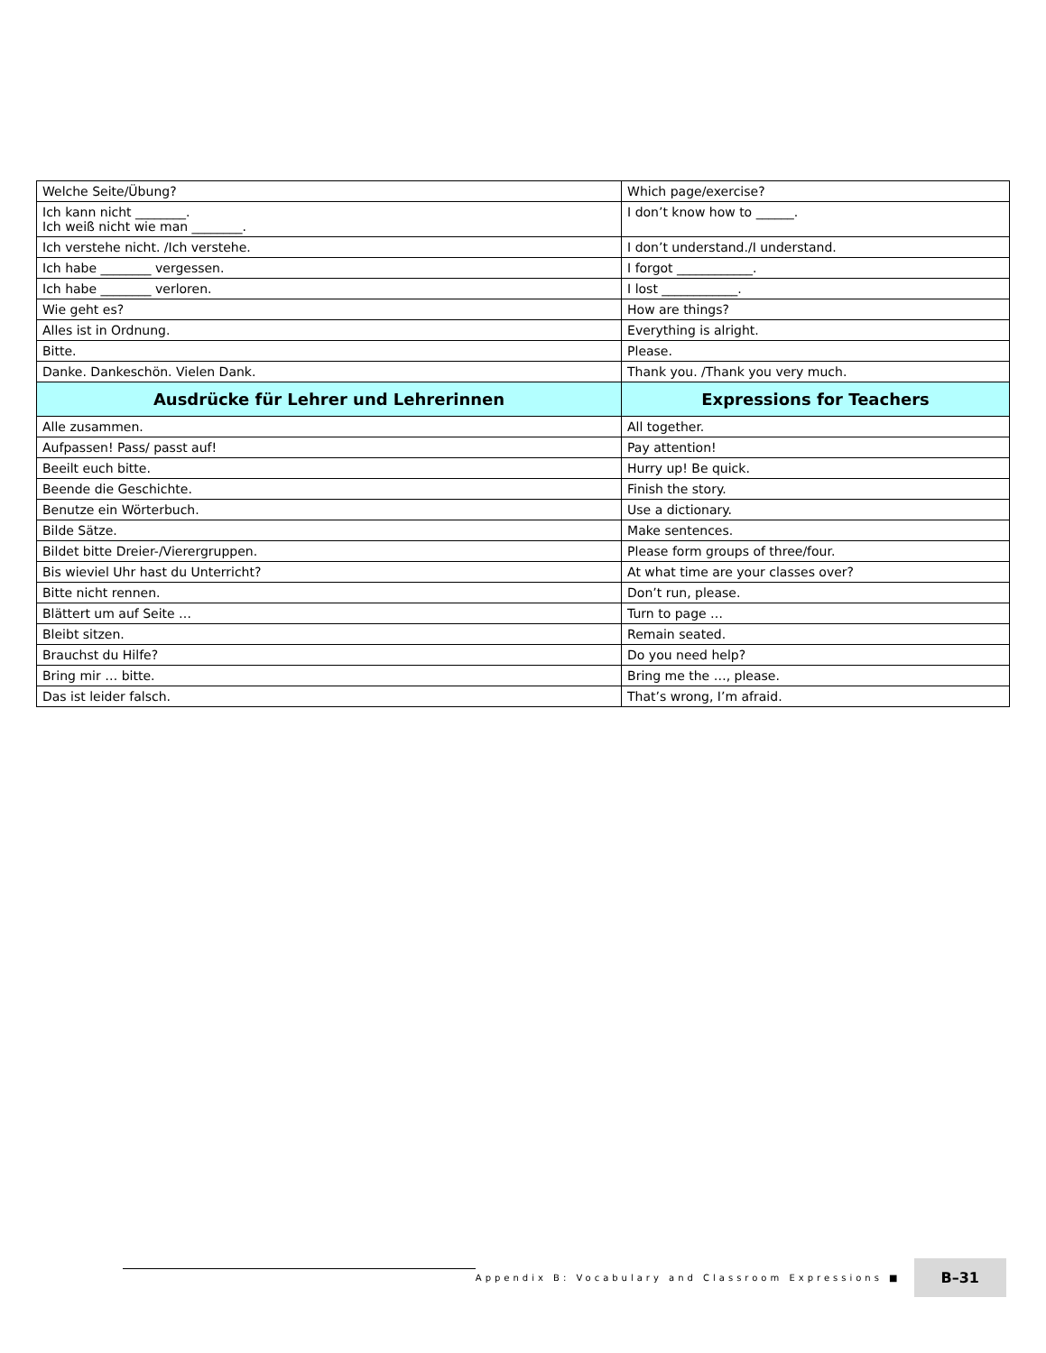| Welche Seite/Übung? | Which page/exercise? |
| Ich kann nicht ________. Ich weiß nicht wie man ________. | I don’t know how to ______. |
| Ich verstehe nicht. /Ich verstehe. | I don’t understand./I understand. |
| Ich habe ________ vergessen. | I forgot ____________. |
| Ich habe ________ verloren. | I lost ____________. |
| Wie geht es? | How are things? |
| Alles ist in Ordnung. | Everything is alright. |
| Bitte. | Please. |
| Danke. Dankeschön. Vielen Dank. | Thank you. /Thank you very much. |
| Ausdrücke für Lehrer und Lehrerinnen | Expressions for Teachers |
| Alle zusammen. | All together. |
| Aufpassen! Pass/ passt auf! | Pay attention! |
| Beeilt euch bitte. | Hurry up! Be quick. |
| Beende die Geschichte. | Finish the story. |
| Benutze ein Wörterbuch. | Use a dictionary. |
| Bilde Sätze. | Make sentences. |
| Bildet bitte Dreier-/Vierergruppen. | Please form groups of three/four. |
| Bis wieviel Uhr hast du Unterricht? | At what time are your classes over? |
| Bitte nicht rennen. | Don’t run, please. |
| Blättert um auf Seite … | Turn to page … |
| Bleibt sitzen. | Remain seated. |
| Brauchst du Hilfe? | Do you need help? |
| Bring mir … bitte. | Bring me the …, please. |
| Das ist leider falsch. | That’s wrong, I’m afraid. |
Appendix B: Vocabulary and Classroom Expressions ■ B–31